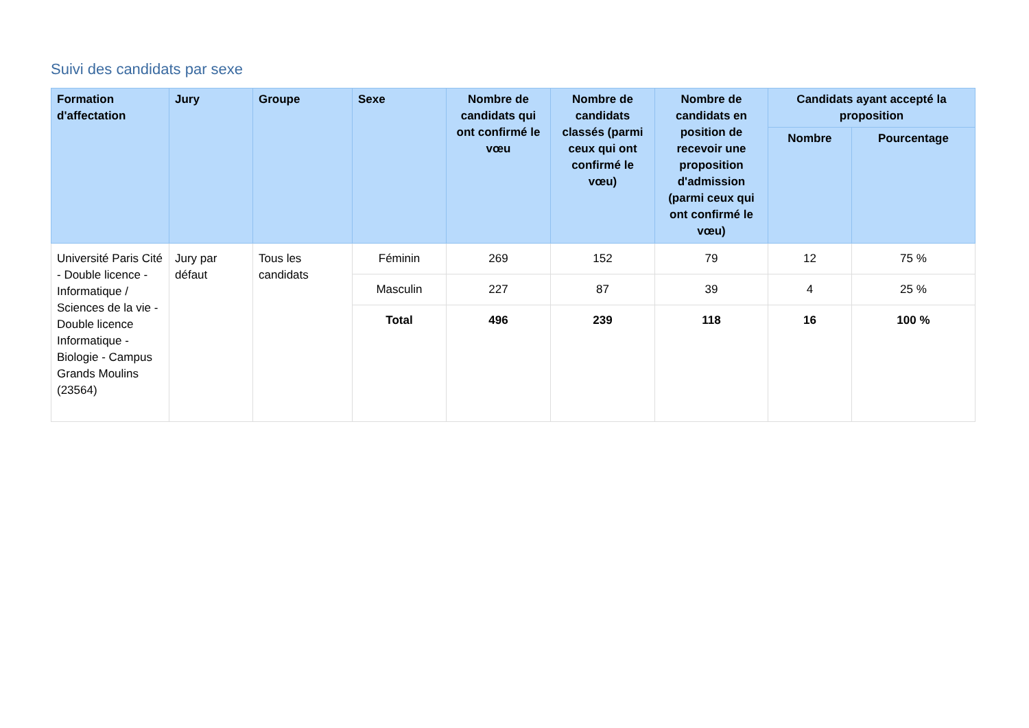Suivi des candidats par sexe
| Formation d'affectation | Jury | Groupe | Sexe | Nombre de candidats qui ont confirmé le vœu | Nombre de candidats classés (parmi ceux qui ont confirmé le vœu) | Nombre de candidats en position de recevoir une proposition d'admission (parmi ceux qui ont confirmé le vœu) | Candidats ayant accepté la proposition | |
| --- | --- | --- | --- | --- | --- | --- | --- | --- |
| | | | | | | | Nombre | Pourcentage |
| Université Paris Cité - Double licence - Informatique / Sciences de la vie - Double licence Informatique - Biologie - Campus Grands Moulins (23564) | Jury par défaut | Tous les candidats | Féminin | 269 | 152 | 79 | 12 | 75 % |
| | | | Masculin | 227 | 87 | 39 | 4 | 25 % |
| | | | Total | 496 | 239 | 118 | 16 | 100 % |